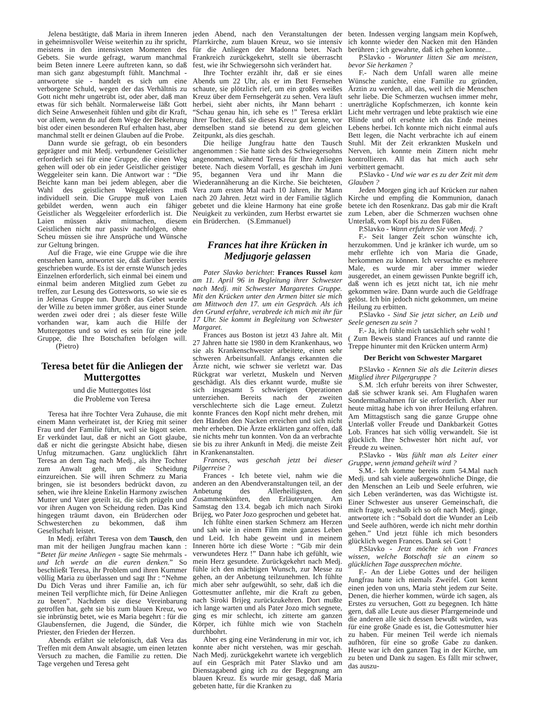Jelena bestätigte, daß Maria in ihrem Inneren in geheimnisvoller Weise weiterhin zu ihr spricht, meistens in den intensivsten Momenten des Gebets. Sie wurde gefragt, warum manchmal beim Beten innere Leere auftreten kann, so daß man sich ganz abgestumpft fühlt. Manchmal - antwortete sie - handelt es sich um eine verborgene Schuld, wegen der das Verhältnis zu Gott nicht mehr ungetrübt ist, oder aber, daß man etwas für sich behält. Normalerweise läßt Gott dich Seine Anwesenheit fühlen und gibt dir Kraft, vor allem, wenn du auf dem Wege der Bekehrung bist oder einen besonderen Ruf erhalten hast, aber manchmal stellt er deinen Glauben auf die Probe.
Dann wurde sie gefragt, ob ein besonders geprägter und mit Medj. verbundener Geistlicher erforderlich sei für eine Gruppe, die einen Weg gehen will oder ob ein jeder Geistlicher geistiger Weggeleiter sein kann. Die Antwort war : “Die Beichte kann man bei jedem ablegen, aber die Wahl des geistlichen Weggeleiters muß individuell sein. Die Gruppe muß von Laien gebildet werden, wenn auch ein fähiger Geistlicher als Weggeleiter erforderlich ist. Die Laien müssen aktiv mitmachen, diesem Geistlichen nicht nur passiv nachfolgen, ohne Scheu müssen sie ihre Ansprüche und Wünsche zur Geltung bringen.
Auf die Frage, wie eine Gruppe wie die ihre entstehen kann, antwortet sie, daß darüber bereits geschrieben wurde. Es ist der ernste Wunsch jedes Einzelnen erforderlich, sich einmal bei einem und einmal beim anderen Mitglied zum Gebet zu treffen, zur Lesung des Gottesworts, so wie sie es in Jelenas Gruppe tun. Durch das Gebet wurde der Wille zu beten immer größer, aus einer Stunde werden zwei oder drei ; als dieser feste Wille vorhanden war, kam auch die Hilfe der Muttergottes und so wird es sein für eine jede Gruppe, die Ihre Botschaften befolgen will. (Pietro)
Teresa betet für die Anliegen der Muttergottes
und die Muttergottes löst
die Probleme von Teresa
Teresa hat ihre Tochter Vera Zuhause, die mit einem Mann verheiratet ist, der Krieg mit seiner Frau und der Familie führt, weil sie bigott seien. Er verkündet laut, daß er nicht an Gott glaube, daß er nicht die geringste Absicht habe, diesen Unfug mitzumachen. Ganz unglücklich fährt Teresa an dem Tag nach Medj., als ihre Tochter zum Anwalt geht, um die Scheidung einzureichen. Sie will ihren Schmerz zu Maria bringen, sie ist besonders bedrückt davon, zu sehen, wie ihre kleine Enkelin Harmony zwischen Mutter und Vater geteilt ist, die sich prügeln und vor ihren Augen von Scheidung reden. Das Kind hingegen träumt davon, ein Brüderchen oder Schwesterchen zu bekommen, daß ihm Gesellschaft leistet.
In Medj. erfährt Teresa von dem Tausch, den man mit der heiligen Jungfrau machen kann : “Betet für meine Anliegen - sagte Sie mehrmals - und Ich werde an die euren denken.” So beschließt Teresa, ihr Problem und ihren Kummer völlig Maria zu überlassen und sagt Ihr : “Nehme Du Dich Veras und ihrer Familie an, ich für meinen Teil verpflichte mich, für Deine Anliegen zu beten”. Nachdem sie diese Vereinbarung getroffen hat, geht sie bis zum blauen Kreuz, wo sie inbrünstig betet, wie es Maria begehrt : für die Glaubensfernen, die Jugend, die Sünder, die Priester, den Frieden der Herzen.
Abends erfährt sie telefonisch, daß Vera das Treffen mit dem Anwalt absagte, um einen letzten Versuch zu machen, die Familie zu retten. Die Tage vergehen und Teresa geht
jeden Abend, nach den Veranstaltungen der Pfarrkirche, zum blauen Kreuz, wo sie intensiv für die Anliegen der Madonna betet. Nach Frankreich zurückgekehrt, stellt sie überrascht fest, wie ihr Schwiegersohn sich verändert hat.
Ihre Tochter erzählt ihr, daß er sie eines Abends um 22 Uhr, als er im Bett Fernsehen schaute, sie plötzlich rief, um ein großes weißes Kreuz über dem Fernsehgerät zu sehen. Vera läuft herbei, sieht aber nichts, ihr Mann beharrt : “Schau genau hin, ich sehe es !” Teresa erklärt ihrer Tochter, daß sie dieses Kreuz gut kenne, vor demselben stand sie betend zu dem gleichen Zeitpunkt, als dies geschah.
Die heilige Jungfrau hatte den Tausch angenommen : Sie hatte sich des Schwiegersohns angenommen, während Teresa für Ihre Anliegen betete. Nach diesem Vorfall, es geschah im Juni 95, begannen Vera und ihr Mann die Wiederannäherung an die Kirche. Sie beichteten, Vera zum ersten Mal nach 10 Jahren, ihr Mann nach 20 Jahren. Jetzt wird in der Familie täglich gebetet und die kleine Harmony hat eine große Neuigkeit zu verkünden, zum Herbst erwartet sie ein Brüderchen. (S.Emmanuel)
Frances hat ihre Krücken in Medjugorje gelassen
Pater Slavko berichtet: Frances Russel kam am 11. April 96 in Begleitung ihrer Schwester nach Medj. mit Schwester Margaretes Gruppe. Mit den Krücken unter den Armen bittet sie mich am Mittwoch den 17. um ein Gespräch. Als ich den Grund erfahre, verabrede ich mich mit ihr für 17 Uhr. Sie kommt in Begleitung von Schwester Margaret.
Frances aus Boston ist jetzt 43 Jahre alt. Mit 27 Jahren hatte sie 1980 in dem Krankenhaus, wo sie als Krankenschwester arbeitete, einen sehr schweren Arbeitsunfall. Anfangs erkannten die Ärzte nicht, wie schwer sie verletzt war. Das Rückgrat war verletzt, Muskeln und Nerven geschädigt. Als dies erkannt wurde, mußte sie sich insgesamt 5 schwierigen Operationen unterziehen. Bereits nach der zweiten verschlechterte sich die Lage erneut. Zuletzt konnte Frances den Kopf nicht mehr drehen, mit den Händen den Nacken erreichen und sich nicht mehr erheben. Die Ärzte erklärten ganz offen, daß sie nichts mehr tun konnten. Von da an verbrachte sie bis zu ihrer Ankunft in Medj. die meiste Zeit in Krankenanstalten.
Frances, was geschah jetzt bei dieser Pilgerreise ?
Frances - Ich betete viel, nahm wie die anderen an den Abendveranstaltungen teil, an der Anbetung des Allerheiligsten, den Zusammenkünften, den Erläuterungen. Am Samstag den 13.4. begab ich mich nach Siroki Brijeg, wo Pater Jozo gesprochen und gebetet hat.
Ich fühlte einen starken Schmerz am Herzen und sah wie in einem Film mein ganzes Leben und Leid. Ich habe geweint und in meinem Inneren hörte ich diese Worte : “Gib mir dein verwundetes Herz !” Dann habe ich gefühlt, wie mein Herz gesundete. Zurückgekehrt nach Medj. fühle ich den mächtigen Wunsch, zur Messe zu gehen, an der Anbetung teilzunehmen. Ich fühlte mich aber sehr aufgewühlt, so sehr, daß ich die Gottesmutter anflehte, mir die Kraft zu geben, nach Siroki Brijeg zurückzukehren. Dort mußte ich lange warten und als Pater Jozo mich segnete, ging es mir schlecht, ich zitterte am ganzen Körper, ich fühlte mich wie von Stacheln durchbohrt.
Aber es ging eine Veränderung in mir vor, ich konnte aber nicht verstehen, was mir geschah. Nach Medj. zurückgekehrt wartete ich vergeblich auf ein Gespräch mit Pater Slavko und am Dienstagabend ging ich zu der Begegnung am blauen Kreuz. Es wurde mir gesagt, daß Maria gebeten hatte, für die Kranken zu
beten. Indessen verging langsam mein Kopfweh, ich konnte wieder den Nacken mit den Händen berühren ; ich gewahrte, daß ich gehen konnte...
P.Slavko - Worunter litten Sie am meisten, bevor Sie herkamen ?
F.- Nach dem Unfall waren alle meine Wünsche zunichte, eine Familie zu gründen, Ärztin zu werden, all das, weil ich die Menschen sehr liebe. Die Schmerzen wuchsen immer mehr, unerträgliche Kopfschmerzen, ich konnte kein Licht mehr vertragen und lebte praktisch wie eine Blinde und oft ersehnte ich das Ende meines Lebens herbei. Ich konnte mich nicht einmal aufs Bett legen, die Nacht verbrachte ich auf einem Stuhl. Mit der Zeit erkrankten Muskeln und Nerven, ich konnte mein Zittern nicht mehr kontrollieren. All das hat mich auch sehr verbittert gemacht.
P.Slavko - Und wie war es zu der Zeit mit dem Glauben ?
Jeden Morgen ging ich auf Krücken zur nahen Kirche und empfing die Kommunion, danach betete ich den Rosenkranz. Das gab mir die Kraft zum Leben, aber die Schmerzen wuchsen ohne Unterlaß, vom Kopf bis zu den Füßen.
P.Slavko - Wann erfuhren Sie von Medj. ?
F.- Seit langer Zeit schon wünschte ich, herzukommen. Und je kränker ich wurde, um so mehr erflehte ich von Maria die Gnade, herkommen zu können. Ich versuchte es mehrere Male, es wurde mir aber immer wieder ausgeredet, an einem gewissen Punkte begriff ich, daß wenn ich es jetzt nicht tat, ich nie mehr gekommen wäre. Dann wurde auch die Geldfrage gelöst. Ich bin jedoch nicht gekommen, um meine Heilung zu erbitten.
P.Slavko - Sind Sie jetzt sicher, an Leib und Seele genesen zu sein ?
F.- Ja, ich fühle mich tatsächlich sehr wohl !
( Zum Beweis stand Frances auf und rannte die Treppe hinunter mit den Krücken unterm Arm)
Der Bericht von Schwester Margaret
P.Slavko - Kennen Sie als die Leiterin dieses Mitglied ihrer Pilgergruppe ?
S.M. :Ich erfuhr bereits von ihrer Schwester, daß sie schwer krank sei. Am Flughafen waren Sondermaßnahmen für sie erforderlich. Aber nur heute mittag habe ich von ihrer Heilung erfahren. Am Mittagstisch sang die ganze Gruppe ohne Unterlaß voller Freude und Dankbarkeit Gottes Lob. Frances hat sich völlig verwandelt. Sie ist glücklich. Ihre Schwester hört nicht auf, vor Freude zu weinen.
P.Slavko - Was fühlt man als Leiter einer Gruppe, wenn jemand geheilt wird ?
S.M.- Ich komme bereits zum 54.Mal nach Medj. und sah viele außergewöhnliche Dinge, die den Menschen an Leib und Seele erfuhren, wie sich Leben veränderten, was das Wichtigste ist. Einer Schwester aus unserer Gemeinschaft, die mich fragte, weshalb ich so oft nach Medj. ginge, antwortete ich : “Sobald dort die Wunder an Leib und Seele aufhören, werde ich nicht mehr dorthin gehen.” Und jetzt fühle ich mich besonders glücklich wegen Frances. Dank sei Gott !
P.Slavko - Jetzt möchte ich von Frances wissen, welche Botschaft sie an einem so glücklichen Tage aussprechen möchte.
F.- An der Liebe Gottes und der heiligen Jungfrau hatte ich niemals Zweifel. Gott kennt einen jeden von uns, Maria steht jedem zur Seite. Denen, die hierher kommen, würde ich sagen, als Erstes zu versuchen, Gott zu begegnen. Ich hätte gern, daß alle Leute aus dieser Pfarrgemeinde und die anderen alle sich dessen bewußt würden, was für eine große Gnade es ist, die Gottesmutter hier zu haben. Für meinen Teil werde ich niemals aufhören, für eine so große Gabe zu danken. Heute war ich den ganzen Tag in der Kirche, um zu beten und Dank zu sagen. Es fällt mir schwer, das auszu-